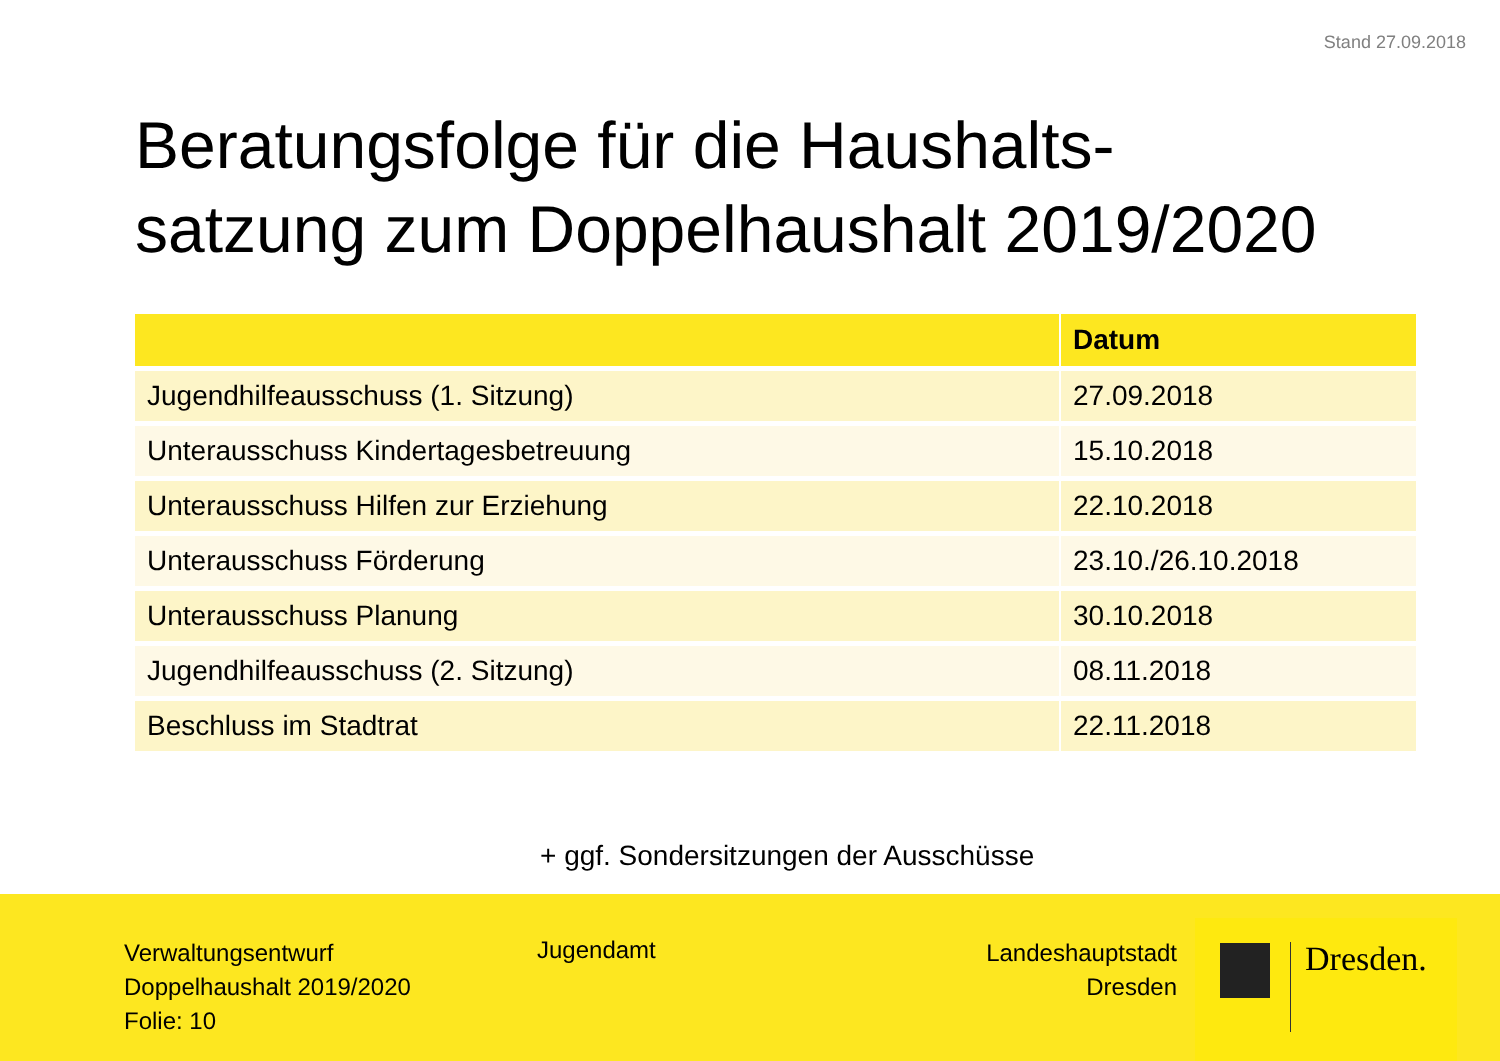Stand 27.09.2018
Beratungsfolge für die Haushalts-
satzung zum Doppelhaushalt 2019/2020
| | Datum |
| --- | --- |
| Jugendhilfeausschuss (1. Sitzung) | 27.09.2018 |
| Unterausschuss Kindertagesbetreuung | 15.10.2018 |
| Unterausschuss Hilfen zur Erziehung | 22.10.2018 |
| Unterausschuss Förderung | 23.10./26.10.2018 |
| Unterausschuss Planung | 30.10.2018 |
| Jugendhilfeausschuss (2. Sitzung) | 08.11.2018 |
| Beschluss im Stadtrat | 22.11.2018 |
+ ggf. Sondersitzungen der Ausschüsse
Verwaltungsentwurf
Doppelhaushalt 2019/2020
Folie: 10
Jugendamt
Landeshauptstadt
Dresden
Dresden.